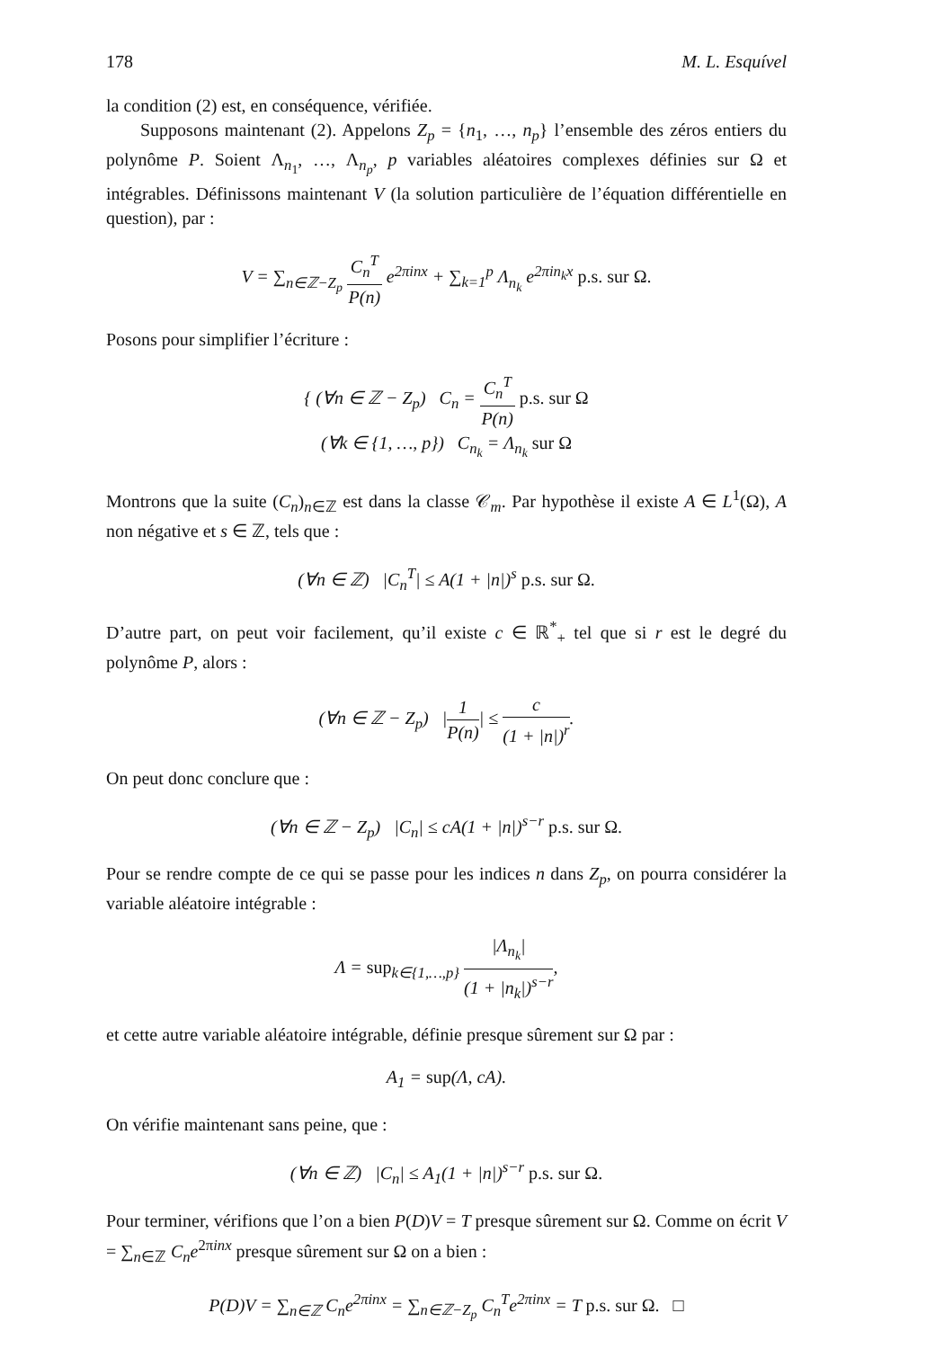178 M. L. Esquível
la condition (2) est, en conséquence, vérifiée.
Supposons maintenant (2). Appelons Z<sub>p</sub> = {n<sub>1</sub>, …, n<sub>p</sub>} l’ensemble des zéros entiers du polynôme P. Soient Λ<sub>n<sub>1</sub></sub>, …, Λ<sub>n<sub>p</sub></sub>, p variables aléatoires complexes définies sur Ω et intégrables. Définissons maintenant V (la solution particulière de l’équation différentielle en question), par :
V = ∑<sub>n∈ℤ−Z<sub>p</sub></sub> C<sub>n</sub><sup>T</sup> P(n) e<sup>2πinx</sup> + ∑<sub>k=1</sub><sup>p</sup> Λ<sub>n<sub>k</sub></sub> e<sup>2πin<sub>k</sub>x</sup> p.s. sur Ω.
Posons pour simplifier l’écriture :
{ (∀n ∈ ℤ − Z<sub>p</sub>) C<sub>n</sub> = C<sub>n</sub><sup>T</sup> P(n) p.s. sur Ω
(∀k ∈ {1, …, p}) C<sub>n<sub>k</sub></sub> = Λ<sub>n<sub>k</sub></sub> sur Ω
Montrons que la suite (C<sub>n</sub>)<sub>n∈ℤ</sub> est dans la classe 𝒞<sub>m</sub>. Par hypothèse il existe A ∈ L<sup>1</sup>(Ω), A non négative et s ∈ ℤ, tels que :
(∀n ∈ ℤ) |C<sub>n</sub><sup>T</sup>| ≤ A(1 + |n|)<sup>s</sup> p.s. sur Ω.
D’autre part, on peut voir facilement, qu’il existe c ∈ ℝ<sup>*</sup><sub>+</sub> tel que si r est le degré du polynôme P, alors :
(∀n ∈ ℤ − Z<sub>p</sub>) |1 P(n)| ≤ c (1 + |n|)<sup>r</sup>.
On peut donc conclure que :
(∀n ∈ ℤ − Z<sub>p</sub>) |C<sub>n</sub>| ≤ cA(1 + |n|)<sup>s−r</sup> p.s. sur Ω.
Pour se rendre compte de ce qui se passe pour les indices n dans Z<sub>p</sub>, on pourra considérer la variable aléatoire intégrable :
Λ = sup<sub>k∈{1,…,p}</sub> |Λ<sub>n<sub>k</sub></sub>| (1 + |n<sub>k</sub>|)<sup>s−r</sup>,
et cette autre variable aléatoire intégrable, définie presque sûrement sur Ω par :
A<sub>1</sub> = sup(Λ, cA).
On vérifie maintenant sans peine, que :
(∀n ∈ ℤ) |C<sub>n</sub>| ≤ A<sub>1</sub>(1 + |n|)<sup>s−r</sup> p.s. sur Ω.
Pour terminer, vérifions que l’on a bien P(D)V = T presque sûrement sur Ω. Comme on écrit V = ∑<sub>n∈ℤ</sub> C<sub>n</sub>e<sup>2πinx</sup> presque sûrement sur Ω on a bien :
P(D)V = ∑<sub>n∈ℤ</sub> C<sub>n</sub>e<sup>2πinx</sup> = ∑<sub>n∈ℤ−Z<sub>p</sub></sub> C<sub>n</sub><sup>T</sup>e<sup>2πinx</sup> = T p.s. sur Ω. □